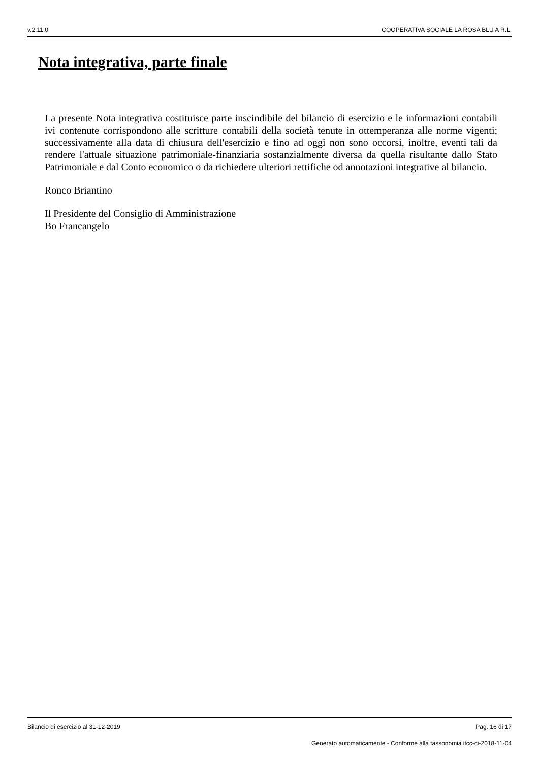v.2.11.0 COOPERATIVA SOCIALE LA ROSA BLU A R.L.
Nota integrativa, parte finale
La presente Nota integrativa costituisce parte inscindibile del bilancio di esercizio e le informazioni contabili ivi contenute corrispondono alle scritture contabili della società tenute in ottemperanza alle norme vigenti; successivamente alla data di chiusura dell'esercizio e fino ad oggi non sono occorsi, inoltre, eventi tali da rendere l'attuale situazione patrimoniale-finanziaria sostanzialmente diversa da quella risultante dallo Stato Patrimoniale e dal Conto economico o da richiedere ulteriori rettifiche od annotazioni integrative al bilancio.
Ronco Briantino
Il Presidente del Consiglio di Amministrazione
Bo Francangelo
Bilancio di esercizio al 31-12-2019 Pag. 16 di 17
Generato automaticamente - Conforme alla tassonomia itcc-ci-2018-11-04